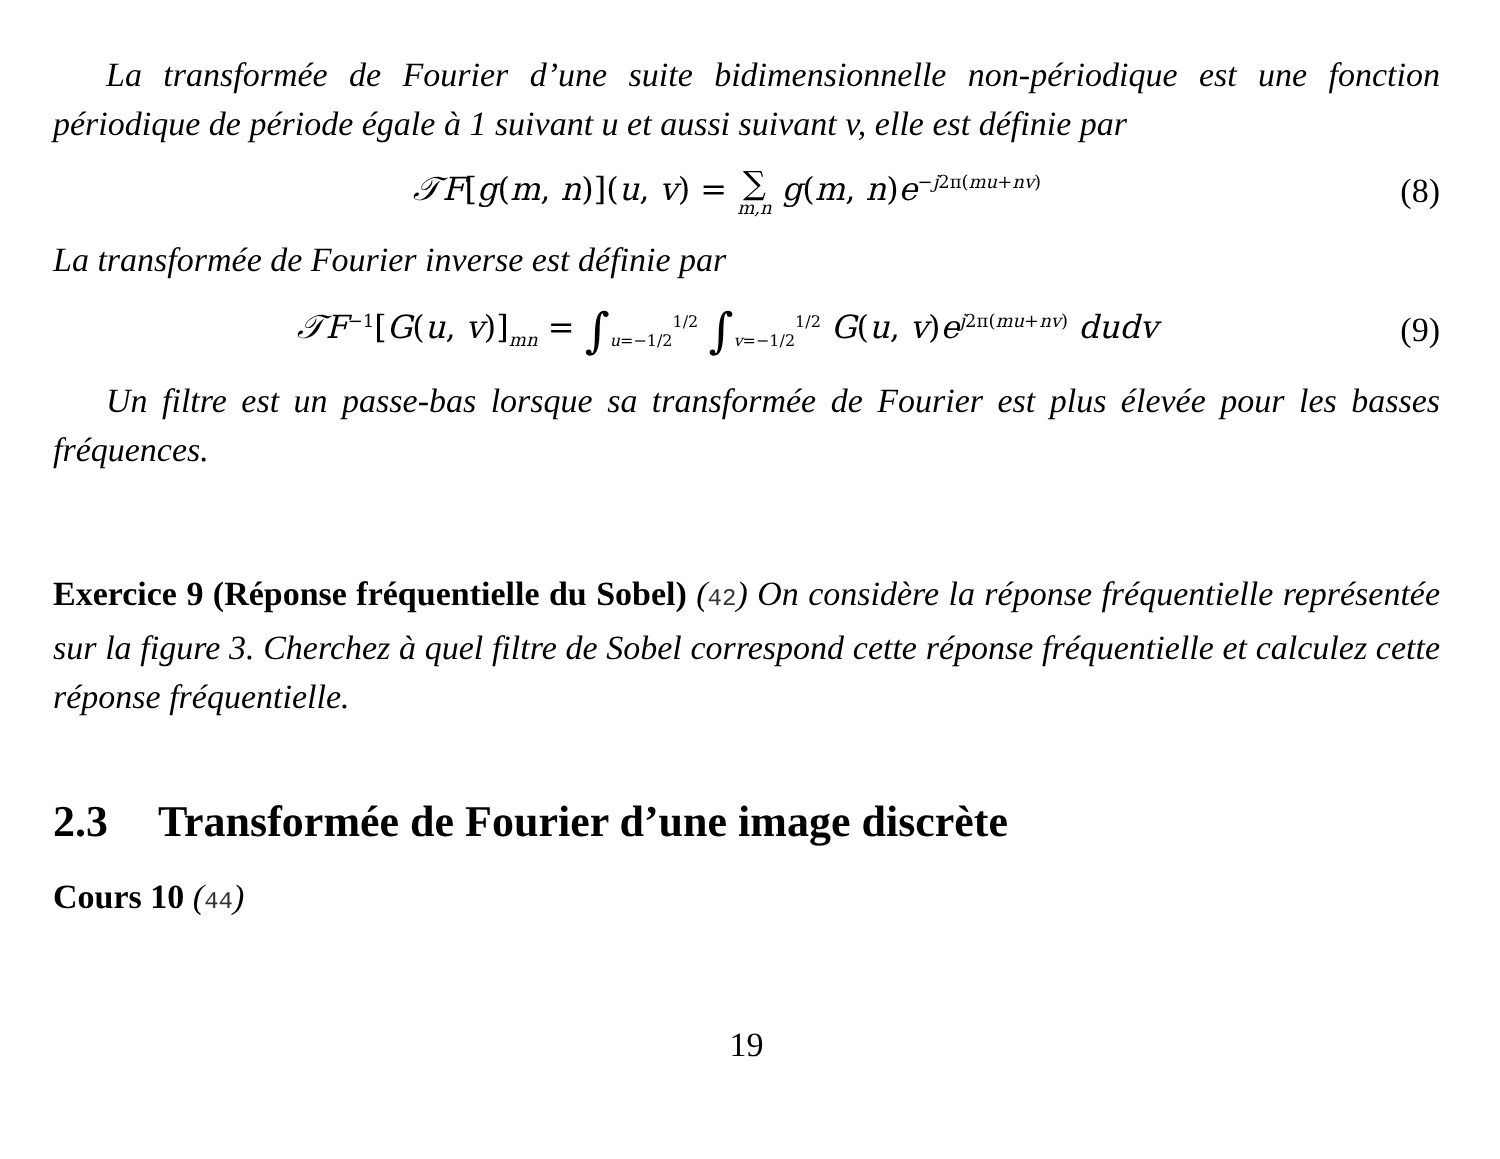La transformée de Fourier d’une suite bidimensionnelle non-périodique est une fonction périodique de période égale à 1 suivant u et aussi suivant v, elle est définie par
𝒯F[g(m, n)](u, v) = ∑ m,n g(m, n)e<sup>−j2π(mu+nv)</sup>
(8)
La transformée de Fourier inverse est définie par
𝒯F<sup>−1</sup>[G(u, v)]<sub>mn</sub> = ∫<sub>u=−1/2</sub><sup>1/2</sup> ∫<sub>v=−1/2</sub><sup>1/2</sup> G(u, v)e<sup>j2π(mu+nv)</sup> dudv
(9)
Un filtre est un passe-bas lorsque sa transformée de Fourier est plus élevée pour les basses fréquences.
Exercice 9 (Réponse fréquentielle du Sobel) (42) On considère la réponse fréquentielle représentée sur la figure 3. Cherchez à quel filtre de Sobel correspond cette réponse fréquentielle et calculez cette réponse fréquentielle.
2.3 Transformée de Fourier d’une image discrète
Cours 10 (44)
19